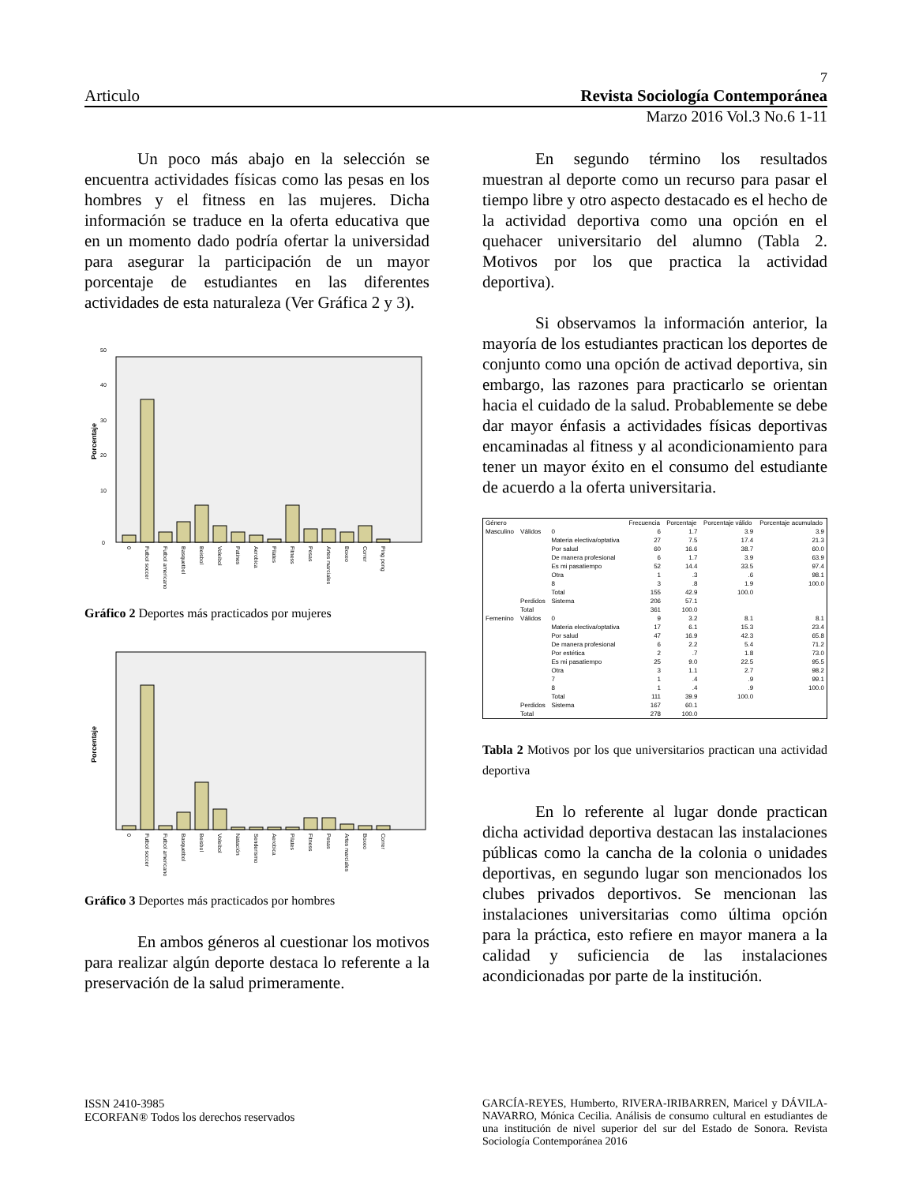7
Articulo Revista Sociología Contemporánea
Marzo 2016 Vol.3 No.6 1-11
Un poco más abajo en la selección se encuentra actividades físicas como las pesas en los hombres y el fitness en las mujeres. Dicha información se traduce en la oferta educativa que en un momento dado podría ofertar la universidad para asegurar la participación de un mayor porcentaje de estudiantes en las diferentes actividades de esta naturaleza (Ver Gráfica 2 y 3).
Porcentaje
0
10
20
30
40
50
0
Futbol soccer
Futbol americano
Basquetbol
Beisbol
Voleibol
Patines
Aerobica
Pilates
Fitness
Pesas
Artes marciales
Boxeo
Correr
Ping pong
Gráfico 2 Deportes más practicados por mujeres
Porcentaje
0
Futbol soccer
Futbol americano
Basquetbol
Beisbol
Voleibol
Natación
Senderismo
Aerobica
Pilates
Fitness
Pesas
Artes marciales
Boxeo
Correr
Gráfico 3 Deportes más practicados por hombres
En ambos géneros al cuestionar los motivos para realizar algún deporte destaca lo referente a la preservación de la salud primeramente.
En segundo término los resultados muestran al deporte como un recurso para pasar el tiempo libre y otro aspecto destacado es el hecho de la actividad deportiva como una opción en el quehacer universitario del alumno (Tabla 2. Motivos por los que practica la actividad deportiva).
Si observamos la información anterior, la mayoría de los estudiantes practican los deportes de conjunto como una opción de activad deportiva, sin embargo, las razones para practicarlo se orientan hacia el cuidado de la salud. Probablemente se debe dar mayor énfasis a actividades físicas deportivas encaminadas al fitness y al acondicionamiento para tener un mayor éxito en el consumo del estudiante de acuerdo a la oferta universitaria.
| Género | | | Frecuencia | Porcentaje | Porcentaje válido | Porcentaje acumulado |
| --- | --- | --- | --- | --- | --- | --- |
| Masculino | Válidos | 0 | 6 | 1.7 | 3.9 | 3.9 |
| | | Materia electiva/optativa | 27 | 7.5 | 17.4 | 21.3 |
| | | Por salud | 60 | 16.6 | 38.7 | 60.0 |
| | | De manera profesional | 6 | 1.7 | 3.9 | 63.9 |
| | | Es mi pasatiempo | 52 | 14.4 | 33.5 | 97.4 |
| | | Otra | 1 | .3 | .6 | 98.1 |
| | | 8 | 3 | .8 | 1.9 | 100.0 |
| | | Total | 155 | 42.9 | 100.0 | |
| | Perdidos | Sistema | 206 | 57.1 | | |
| | Total | | 361 | 100.0 | | |
| Femenino | Válidos | 0 | 9 | 3.2 | 8.1 | 8.1 |
| | | Materia electiva/optativa | 17 | 6.1 | 15.3 | 23.4 |
| | | Por salud | 47 | 16.9 | 42.3 | 65.8 |
| | | De manera profesional | 6 | 2.2 | 5.4 | 71.2 |
| | | Por estética | 2 | .7 | 1.8 | 73.0 |
| | | Es mi pasatiempo | 25 | 9.0 | 22.5 | 95.5 |
| | | Otra | 3 | 1.1 | 2.7 | 98.2 |
| | | 7 | 1 | .4 | .9 | 99.1 |
| | | 8 | 1 | .4 | .9 | 100.0 |
| | | Total | 111 | 39.9 | 100.0 | |
| | Perdidos | Sistema | 167 | 60.1 | | |
| | Total | | 278 | 100.0 | | |
Tabla 2 Motivos por los que universitarios practican una actividad deportiva
En lo referente al lugar donde practican dicha actividad deportiva destacan las instalaciones públicas como la cancha de la colonia o unidades deportivas, en segundo lugar son mencionados los clubes privados deportivos. Se mencionan las instalaciones universitarias como última opción para la práctica, esto refiere en mayor manera a la calidad y suficiencia de las instalaciones acondicionadas por parte de la institución.
ISSN 2410-3985
ECORFAN® Todos los derechos reservados
GARCÍA-REYES, Humberto, RIVERA-IRIBARREN, Maricel y DÁVILA-NAVARRO, Mónica Cecilia. Análisis de consumo cultural en estudiantes de una institución de nivel superior del sur del Estado de Sonora. Revista Sociología Contemporánea 2016